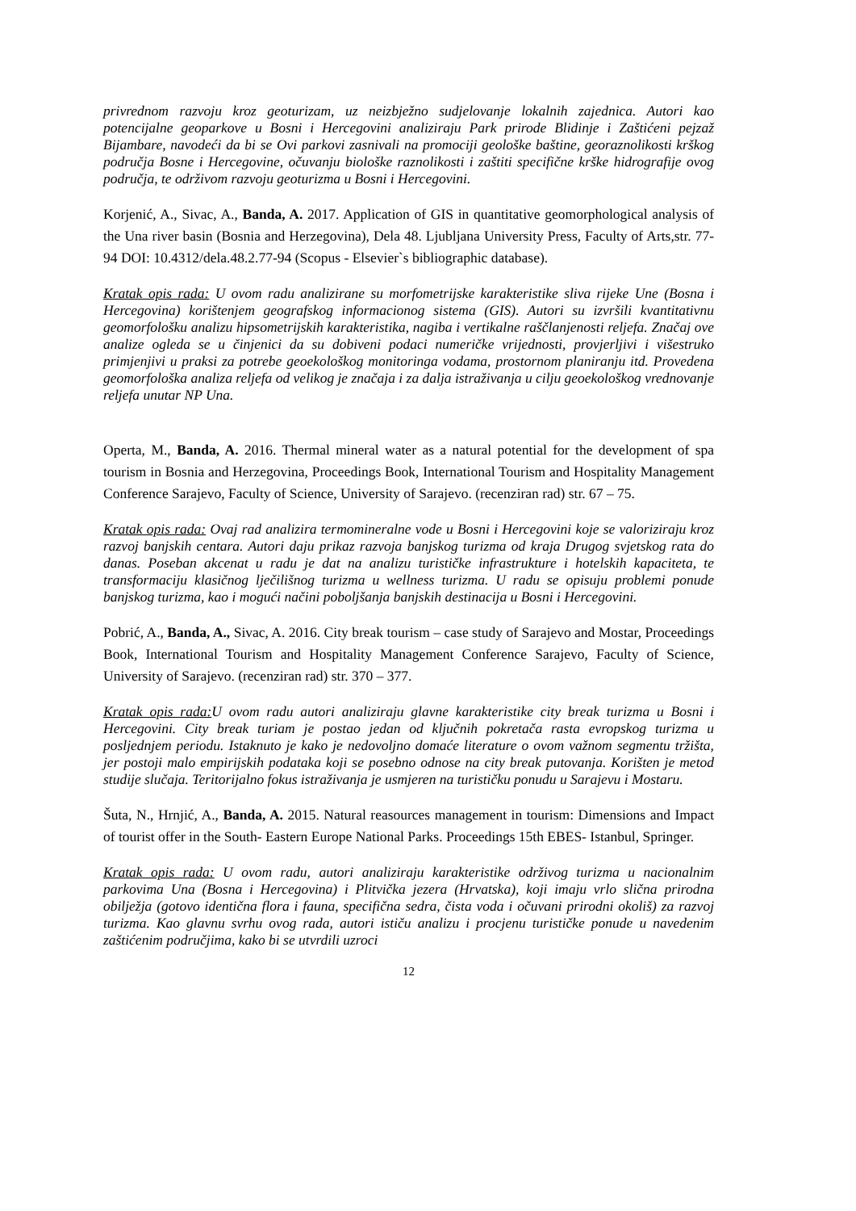privrednom razvoju kroz geoturizam, uz neizbježno sudjelovanje lokalnih zajednica. Autori kao potencijalne geoparkove u Bosni i Hercegovini analiziraju Park prirode Blidinje i Zaštićeni pejzaž Bijambare, navodeći da bi se Ovi parkovi zasnivali na promociji geološke baštine, georaznolikosti krškog područja Bosne i Hercegovine, očuvanju biološke raznolikosti i zaštiti specifične krške hidrografije ovog područja, te održivom razvoju geoturizma u Bosni i Hercegovini.
Korjenić, A., Sivac, A., Banda, A. 2017. Application of GIS in quantitative geomorphological analysis of the Una river basin (Bosnia and Herzegovina), Dela 48. Ljubljana University Press, Faculty of Arts,str. 77-94 DOI: 10.4312/dela.48.2.77-94 (Scopus - Elsevier`s bibliographic database).
Kratak opis rada: U ovom radu analizirane su morfometrijske karakteristike sliva rijeke Une (Bosna i Hercegovina) korištenjem geografskog informacionog sistema (GIS). Autori su izvršili kvantitativnu geomorfološku analizu hipsometrijskih karakteristika, nagiba i vertikalne raščlanjenosti reljefa. Značaj ove analize ogleda se u činjenici da su dobiveni podaci numeričke vrijednosti, provjerljivi i višestruko primjenjivi u praksi za potrebe geoekološkog monitoringa vodama, prostornom planiranju itd. Provedena geomorfološka analiza reljefa od velikog je značaja i za dalja istraživanja u cilju geoekološkog vrednovanje reljefa unutar NP Una.
Operta, M., Banda, A. 2016. Thermal mineral water as a natural potential for the development of spa tourism in Bosnia and Herzegovina, Proceedings Book, International Tourism and Hospitality Management Conference Sarajevo, Faculty of Science, University of Sarajevo. (recenziran rad) str. 67 – 75.
Kratak opis rada: Ovaj rad analizira termomineralne vode u Bosni i Hercegovini koje se valoriziraju kroz razvoj banjskih centara. Autori daju prikaz razvoja banjskog turizma od kraja Drugog svjetskog rata do danas. Poseban akcenat u radu je dat na analizu turističke infrastrukture i hotelskih kapaciteta, te transformaciju klasičnog lječilišnog turizma u wellness turizma. U radu se opisuju problemi ponude banjskog turizma, kao i mogući načini poboljšanja banjskih destinacija u Bosni i Hercegovini.
Pobrić, A., Banda, A., Sivac, A. 2016. City break tourism – case study of Sarajevo and Mostar, Proceedings Book, International Tourism and Hospitality Management Conference Sarajevo, Faculty of Science, University of Sarajevo. (recenziran rad) str. 370 – 377.
Kratak opis rada: U ovom radu autori analiziraju glavne karakteristike city break turizma u Bosni i Hercegovini. City break turiam je postao jedan od ključnih pokretača rasta evropskog turizma u posljednjem periodu. Istaknuto je kako je nedovoljno domaće literature o ovom važnom segmentu tržišta, jer postoji malo empirijskih podataka koji se posebno odnose na city break putovanja. Korišten je metod studije slučaja. Teritorijalno fokus istraživanja je usmjeren na turističku ponudu u Sarajevu i Mostaru.
Šuta, N., Hrnjić, A., Banda, A. 2015. Natural reasources management in tourism: Dimensions and Impact of tourist offer in the South- Eastern Europe National Parks. Proceedings 15th EBES- Istanbul, Springer.
Kratak opis rada: U ovom radu, autori analiziraju karakteristike održivog turizma u nacionalnim parkovima Una (Bosna i Hercegovina) i Plitvička jezera (Hrvatska), koji imaju vrlo slična prirodna obilježja (gotovo identična flora i fauna, specifična sedra, čista voda i očuvani prirodni okoliš) za razvoj turizma. Kao glavnu svrhu ovog rada, autori ističu analizu i procjenu turističke ponude u navedenim zaštićenim područjima, kako bi se utvrdili uzroci
12